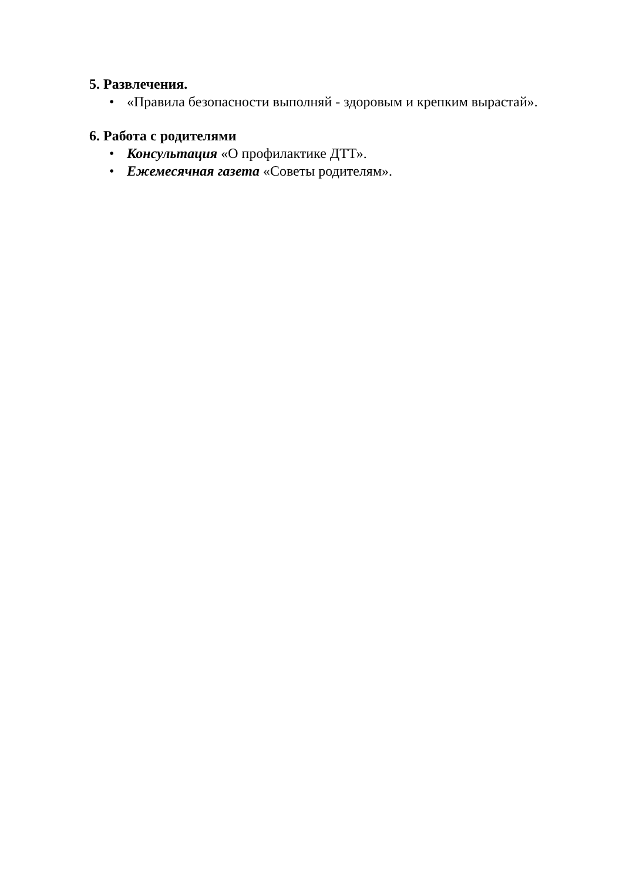5. Развлечения.
• «Правила безопасности выполняй - здоровым и крепким вырастай».
6. Работа с родителями
• Консультация «О профилактике ДТТ».
• Ежемесячная газета «Советы родителям».